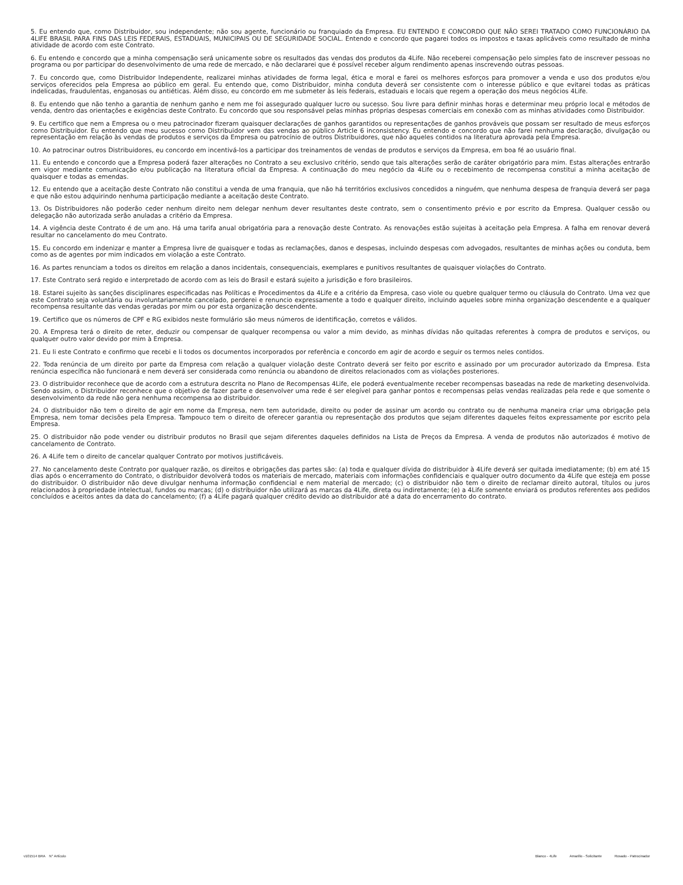5. Eu entendo que, como Distribuidor, sou independente; não sou agente, funcionário ou franquiado da Empresa. EU ENTENDO E CONCORDO QUE NÃO SEREI TRATADO COMO FUNCIONÁRIO DA 4LIFE BRASIL PARA FINS DAS LEIS FEDERAIS, ESTADUAIS, MUNICIPAIS OU DE SEGURIDADE SOCIAL. Entendo e concordo que pagarei todos os impostos e taxas aplicáveis como resultado de minha atividade de acordo com este Contrato.
6. Eu entendo e concordo que a minha compensação será unicamente sobre os resultados das vendas dos produtos da 4Life. Não receberei compensação pelo simples fato de inscrever pessoas no programa ou por participar do desenvolvimento de uma rede de mercado, e não declararei que é possível receber algum rendimento apenas inscrevendo outras pessoas.
7. Eu concordo que, como Distribuidor Independente, realizarei minhas atividades de forma legal, ética e moral e farei os melhores esforços para promover a venda e uso dos produtos e/ou serviços oferecidos pela Empresa ao público em geral. Eu entendo que, como Distribuidor, minha conduta deverá ser consistente com o interesse público e que evitarei todas as práticas indelicadas, fraudulentas, enganosas ou antiéticas. Além disso, eu concordo em me submeter às leis federais, estaduais e locais que regem a operação dos meus negócios 4Life.
8. Eu entendo que não tenho a garantia de nenhum ganho e nem me foi assegurado qualquer lucro ou sucesso. Sou livre para definir minhas horas e determinar meu próprio local e métodos de venda, dentro das orientações e exigências deste Contrato. Eu concordo que sou responsável pelas minhas próprias despesas comerciais em conexão com as minhas atividades como Distribuidor.
9. Eu certifico que nem a Empresa ou o meu patrocinador fizeram quaisquer declarações de ganhos garantidos ou representações de ganhos prováveis que possam ser resultado de meus esforços como Distribuidor. Eu entendo que meu sucesso como Distribuidor vem das vendas ao público Article 6 inconsistency. Eu entendo e concordo que não farei nenhuma declaração, divulgação ou representação em relação às vendas de produtos e serviços da Empresa ou patrocínio de outros Distribuidores, que não aqueles contidos na literatura aprovada pela Empresa.
10. Ao patrocinar outros Distribuidores, eu concordo em incentivá-los a participar dos treinamentos de vendas de produtos e serviços da Empresa, em boa fé ao usuário final.
11. Eu entendo e concordo que a Empresa poderá fazer alterações no Contrato a seu exclusivo critério, sendo que tais alterações serão de caráter obrigatório para mim. Estas alterações entrarão em vigor mediante comunicação e/ou publicação na literatura oficial da Empresa. A continuação do meu negócio da 4Life ou o recebimento de recompensa constitui a minha aceitação de quaisquer e todas as emendas.
12. Eu entendo que a aceitação deste Contrato não constitui a venda de uma franquia, que não há territórios exclusivos concedidos a ninguém, que nenhuma despesa de franquia deverá ser paga e que não estou adquirindo nenhuma participação mediante a aceitação deste Contrato.
13. Os Distribuidores não poderão ceder nenhum direito nem delegar nenhum dever resultantes deste contrato, sem o consentimento prévio e por escrito da Empresa. Qualquer cessão ou delegação não autorizada serão anuladas a critério da Empresa.
14. A vigência deste Contrato é de um ano. Há uma tarifa anual obrigatória para a renovação deste Contrato. As renovações estão sujeitas à aceitação pela Empresa. A falha em renovar deverá resultar no cancelamento do meu Contrato.
15. Eu concordo em indenizar e manter a Empresa livre de quaisquer e todas as reclamações, danos e despesas, incluindo despesas com advogados, resultantes de minhas ações ou conduta, bem como as de agentes por mim indicados em violação a este Contrato.
16. As partes renunciam a todos os direitos em relação a danos incidentais, consequenciais, exemplares e punitivos resultantes de quaisquer violações do Contrato.
17. Este Contrato será regido e interpretado de acordo com as leis do Brasil e estará sujeito a jurisdição e foro brasileiros.
18. Estarei sujeito às sanções disciplinares especificadas nas Políticas e Procedimentos da 4Life e a critério da Empresa, caso viole ou quebre qualquer termo ou cláusula do Contrato. Uma vez que este Contrato seja voluntária ou involuntariamente cancelado, perderei e renuncio expressamente a todo e qualquer direito, incluindo aqueles sobre minha organização descendente e a qualquer recompensa resultante das vendas geradas por mim ou por esta organização descendente.
19. Certifico que os números de CPF e RG exibidos neste formulário são meus números de identificação, corretos e válidos.
20. A Empresa terá o direito de reter, deduzir ou compensar de qualquer recompensa ou valor a mim devido, as minhas dívidas não quitadas referentes à compra de produtos e serviços, ou qualquer outro valor devido por mim à Empresa.
21. Eu li este Contrato e confirmo que recebi e li todos os documentos incorporados por referência e concordo em agir de acordo e seguir os termos neles contidos.
22. Toda renúncia de um direito por parte da Empresa com relação a qualquer violação deste Contrato deverá ser feito por escrito e assinado por um procurador autorizado da Empresa. Esta renúncia específica não funcionará e nem deverá ser considerada como renúncia ou abandono de direitos relacionados com as violações posteriores.
23. O distribuidor reconhece que de acordo com a estrutura descrita no Plano de Recompensas 4Life, ele poderá eventualmente receber recompensas baseadas na rede de marketing desenvolvida. Sendo assim, o Distribuidor reconhece que o objetivo de fazer parte e desenvolver uma rede é ser elegível para ganhar pontos e recompensas pelas vendas realizadas pela rede e que somente o desenvolvimento da rede não gera nenhuma recompensa ao distribuidor.
24. O distribuidor não tem o direito de agir em nome da Empresa, nem tem autoridade, direito ou poder de assinar um acordo ou contrato ou de nenhuma maneira criar uma obrigação pela Empresa, nem tomar decisões pela Empresa. Tampouco tem o direito de oferecer garantia ou representação dos produtos que sejam diferentes daqueles feitos expressamente por escrito pela Empresa.
25. O distribuidor não pode vender ou distribuir produtos no Brasil que sejam diferentes daqueles definidos na Lista de Preços da Empresa. A venda de produtos não autorizados é motivo de cancelamento de Contrato.
26. A 4Life tem o direito de cancelar qualquer Contrato por motivos justificáveis.
27. No cancelamento deste Contrato por qualquer razão, os direitos e obrigações das partes são: (a) toda e qualquer dívida do distribuidor à 4Life deverá ser quitada imediatamente; (b) em até 15 dias após o encerramento do Contrato, o distribuidor devolverá todos os materiais de mercado, materiais com informações confidenciais e qualquer outro documento da 4Life que esteja em posse do distribuidor. O distribuidor não deve divulgar nenhuma informação confidencial e nem material de mercado; (c) o distribuidor não tem o direito de reclamar direito autoral, títulos ou juros relacionados à propriedade intelectual, fundos ou marcas; (d) o distribuidor não utilizará as marcas da 4Life, direta ou indiretamente; (e) a 4Life somente enviará os produtos referentes aos pedidos concluídos e aceitos antes da data do cancelamento; (f) a 4Life pagará qualquer crédito devido ao distribuidor até a data do encerramento do contrato.
v101514 BRA N° Artículo Blanco - 4Life Amarillo - Solicitante Rosado - Patrocinador